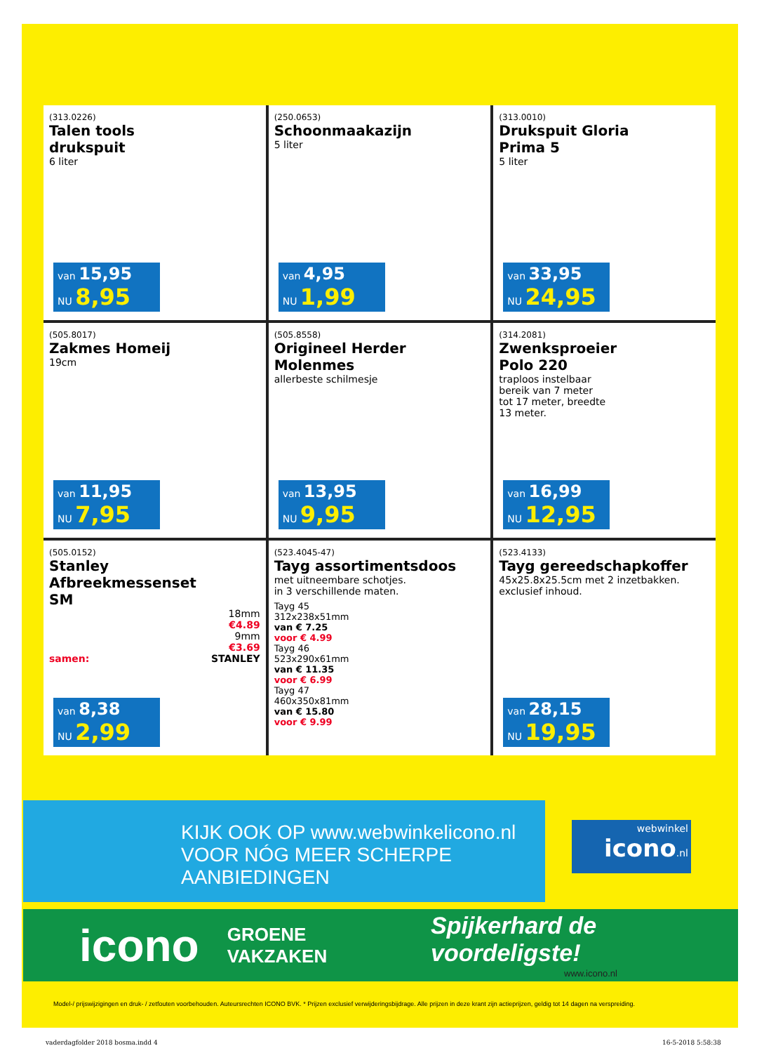(313.0226)
Talen tools
drukspuit
6 liter
van 15,95
NU 8,95
(250.0653)
Schoonmaakazijn
5 liter
van 4,95
NU 1,99
(313.0010)
Drukspuit Gloria
Prima 5
5 liter
van 33,95
NU 24,95
(505.8017)
Zakmes Homeij
19cm
van 11,95
NU 7,95
(505.8558)
Origineel Herder
Molenmes
allerbeste schilmesje
van 13,95
NU 9,95
(314.2081)
Zwenksproeier
Polo 220
traploos instelbaar
bereik van 7 meter
tot 17 meter, breedte
13 meter.
van 16,99
NU 12,95
(505.0152)
Stanley
Afbreekmessenset
SM
18mm
€4.89
9mm
€3.69
samen: STANLEY
van 8,38
NU 2,99
(523.4045-47)
Tayg assortimentsdoos
met uitneembare schotjes.
in 3 verschillende maten.
Tayg 45
312x238x51mm
van € 7.25
voor € 4.99
Tayg 46
523x290x61mm
van € 11.35
voor € 6.99
Tayg 47
460x350x81mm
van € 15.80
voor € 9.99
(523.4133)
Tayg gereedschapkoffer
45x25.8x25.5cm met 2 inzetbakken.
exclusief inhoud.
van 28,15
NU 19,95
KIJK OOK OP www.webwinkelicono.nl
VOOR NÓG MEER SCHERPE
AANBIEDINGEN
webwinkel
icono.nl
icono GROENE VAKZAKEN
Spijkerhard de voordeligste!
www.icono.nl
Model-/ prijswijzigingen en druk- / zetfouten voorbehouden. Auteursrechten ICONO BVK. * Prijzen exclusief verwijderingsbijdrage. Alle prijzen in deze krant zijn actieprijzen, geldig tot 14 dagen na verspreiding.
vaderdagfolder 2018 bosma.indd 4
16-5-2018 5:58:38